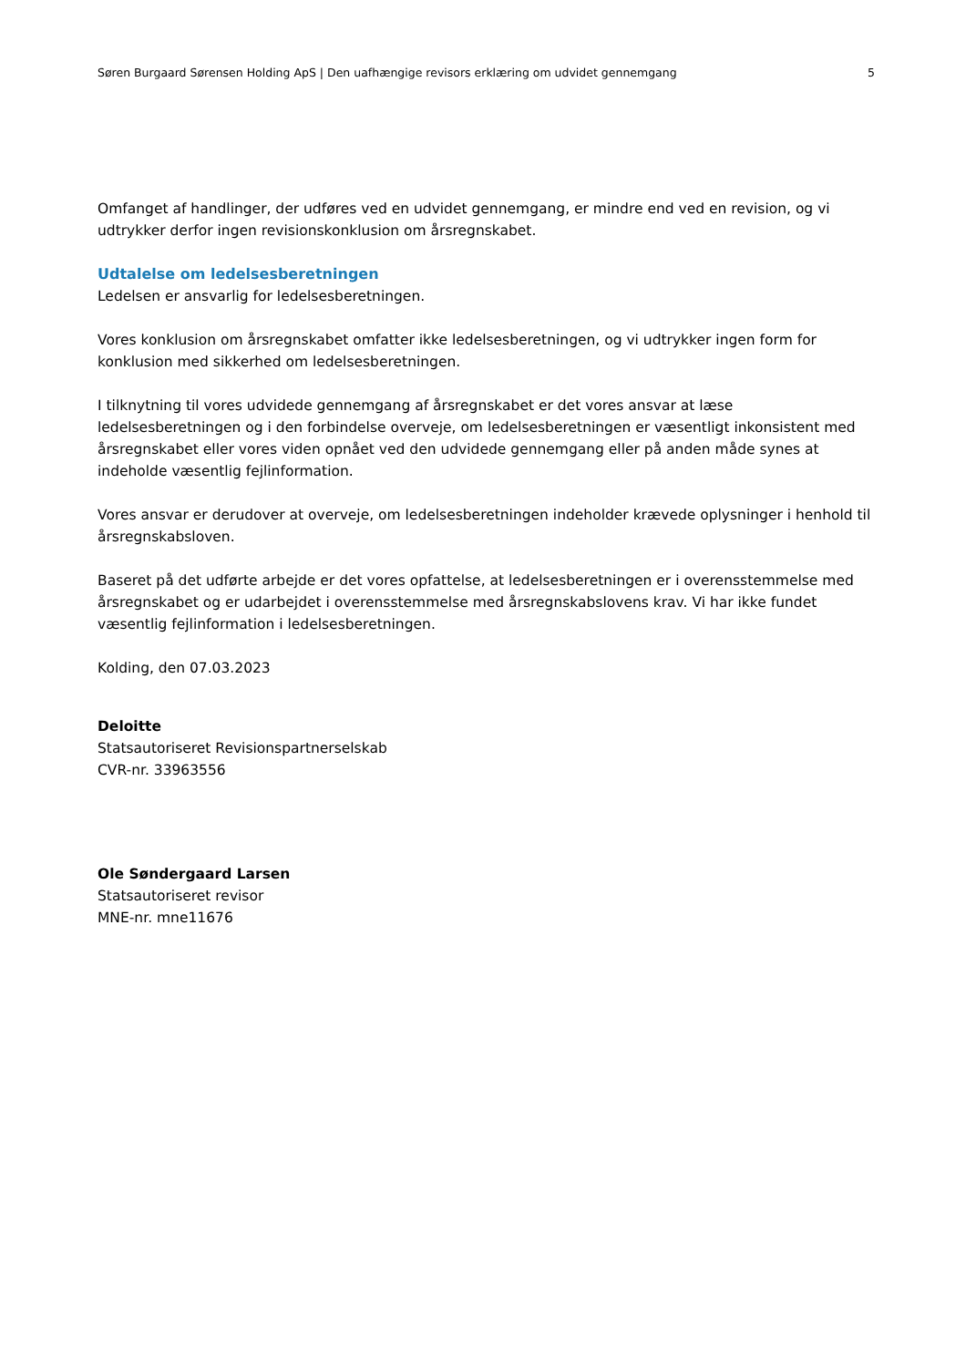Søren Burgaard Sørensen Holding ApS | Den uafhængige revisors erklæring om udvidet gennemgang 5
Omfanget af handlinger, der udføres ved en udvidet gennemgang, er mindre end ved en revision, og vi udtrykker derfor ingen revisionskonklusion om årsregnskabet.
Udtalelse om ledelsesberetningen
Ledelsen er ansvarlig for ledelsesberetningen.
Vores konklusion om årsregnskabet omfatter ikke ledelsesberetningen, og vi udtrykker ingen form for konklusion med sikkerhed om ledelsesberetningen.
I tilknytning til vores udvidede gennemgang af årsregnskabet er det vores ansvar at læse ledelsesberetningen og i den forbindelse overveje, om ledelsesberetningen er væsentligt inkonsistent med årsregnskabet eller vores viden opnået ved den udvidede gennemgang eller på anden måde synes at indeholde væsentlig fejlinformation.
Vores ansvar er derudover at overveje, om ledelsesberetningen indeholder krævede oplysninger i henhold til årsregnskabsloven.
Baseret på det udførte arbejde er det vores opfattelse, at ledelsesberetningen er i overensstemmelse med årsregnskabet og er udarbejdet i overensstemmelse med årsregnskabslovens krav. Vi har ikke fundet væsentlig fejlinformation i ledelsesberetningen.
Kolding, den 07.03.2023
Deloitte
Statsautoriseret Revisionspartnerselskab
CVR-nr. 33963556
Ole Søndergaard Larsen
Statsautoriseret revisor
MNE-nr. mne11676